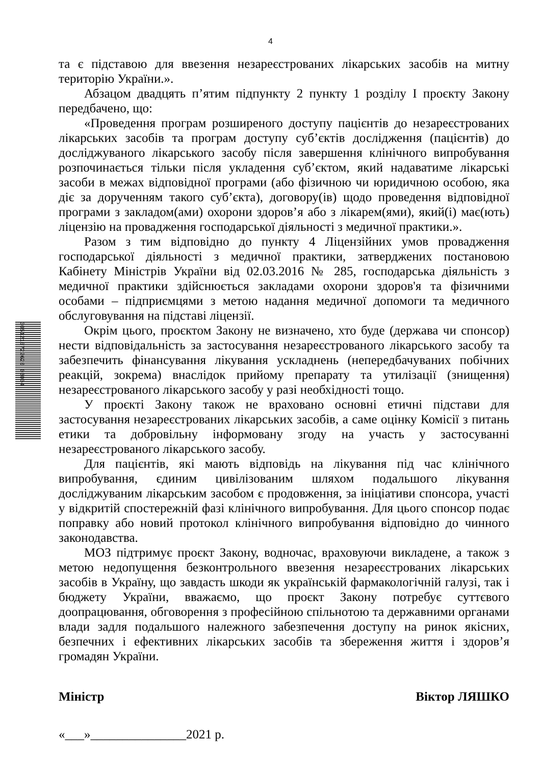4
та є підставою для ввезення незареєстрованих лікарських засобів на митну територію України.».
Абзацом двадцять п’ятим підпункту 2 пункту 1 розділу I проєкту Закону передбачено, що:
«Проведення програм розширеного доступу пацієнтів до незареєстрованих лікарських засобів та програм доступу суб’єктів дослідження (пацієнтів) до досліджуваного лікарського засобу після завершення клінічного випробування розпочинається тільки після укладення суб’єктом, який надаватиме лікарські засоби в межах відповідної програми (або фізичною чи юридичною особою, яка діє за дорученням такого суб’єкта), договору(ів) щодо проведення відповідної програми з закладом(ами) охорони здоров’я або з лікарем(ями), який(і) має(ють) ліцензію на провадження господарської діяльності з медичної практики.».
Разом з тим відповідно до пункту 4 Ліцензійних умов провадження господарської діяльності з медичної практики, затверджених постановою Кабінету Міністрів України від 02.03.2016 № 285, господарська діяльність з медичної практики здійснюється закладами охорони здоров'я та фізичними особами – підприємцями з метою надання медичної допомоги та медичного обслуговування на підставі ліцензії.
Окрім цього, проєктом Закону не визначено, хто буде (держава чи спонсор) нести відповідальність за застосування незареєстрованого лікарського засобу та забезпечить фінансування лікування ускладнень (непередбачуваних побічних реакцій, зокрема) внаслідок прийому препарату та утилізації (знищення) незареєстрованого лікарського засобу у разі необхідності тощо.
У проєкті Закону також не враховано основні етичні підстави для застосування незареєстрованих лікарських засобів, а саме оцінку Комісії з питань етики та добровільну інформовану згоду на участь у застосуванні незареєстрованого лікарського засобу.
Для пацієнтів, які мають відповідь на лікування під час клінічного випробування, єдиним цивілізованим шляхом подальшого лікування досліджуваним лікарським засобом є продовження, за ініціативи спонсора, участі у відкритій спостережній фазі клінічного випробування. Для цього спонсор подає поправку або новий протокол клінічного випробування відповідно до чинного законодавства.
МОЗ підтримує проєкт Закону, водночас, враховуючи викладене, а також з метою недопущення безконтрольного ввезення незареєстрованих лікарських засобів в Україну, що завдасть шкоди як українській фармакологічній галузі, так і бюджету України, вважаємо, що проєкт Закону потребує суттєвого доопрацювання, обговорення з професійною спільнотою та державними органами влади задля подальшого належного забезпечення доступу на ринок якісних, безпечних і ефективних лікарських засобів та збереження життя і здоров’я громадян України.
Міністр Віктор ЛЯШКО
«___»_______________2021 р.
3051210722620 03004